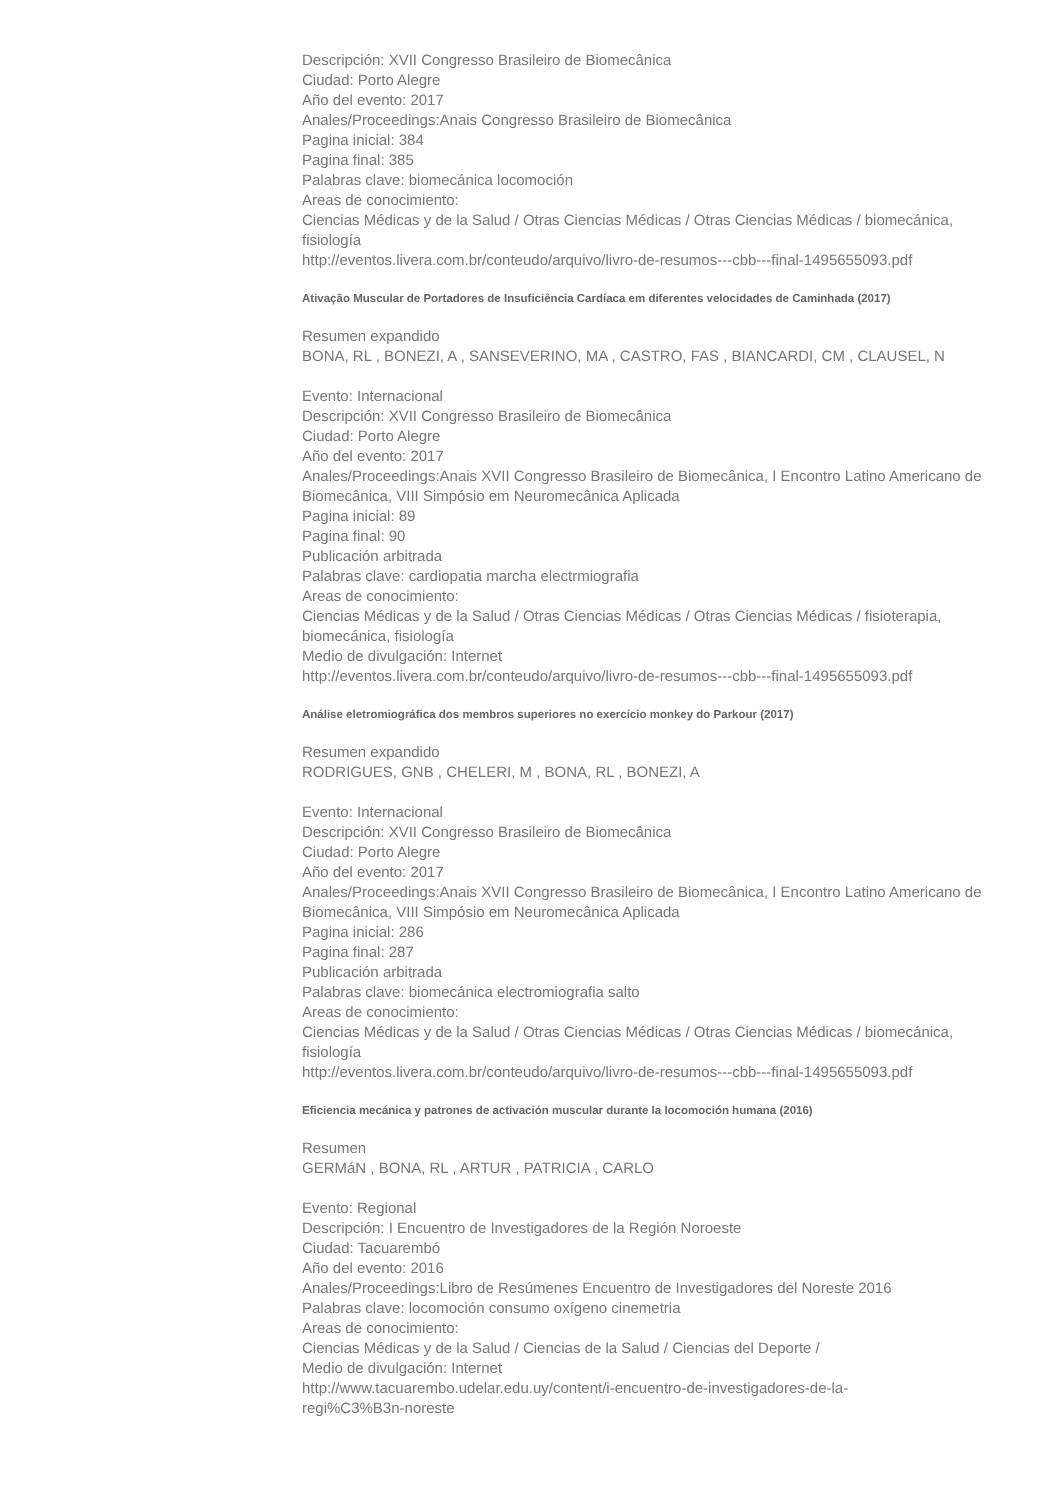Descripción: XVII Congresso Brasileiro de Biomecânica
Ciudad: Porto Alegre
Año del evento: 2017
Anales/Proceedings:Anais Congresso Brasileiro de Biomecânica
Pagina inicial: 384
Pagina final: 385
Palabras clave: biomecánica locomoción
Areas de conocimiento:
Ciencias Médicas y de la Salud / Otras Ciencias Médicas / Otras Ciencias Médicas / biomecánica, fisiología
http://eventos.livera.com.br/conteudo/arquivo/livro-de-resumos---cbb---final-1495655093.pdf
Ativação Muscular de Portadores de Insuficiência Cardíaca em diferentes velocidades de Caminhada (2017)
Resumen expandido
BONA, RL , BONEZI, A , SANSEVERINO, MA , CASTRO, FAS , BIANCARDI, CM , CLAUSEL, N
Evento: Internacional
Descripción: XVII Congresso Brasileiro de Biomecânica
Ciudad: Porto Alegre
Año del evento: 2017
Anales/Proceedings:Anais XVII Congresso Brasileiro de Biomecânica, I Encontro Latino Americano de Biomecânica, VIII Simpósio em Neuromecânica Aplicada
Pagina inicial: 89
Pagina final: 90
Publicación arbitrada
Palabras clave: cardiopatia marcha electrmiografia
Areas de conocimiento:
Ciencias Médicas y de la Salud / Otras Ciencias Médicas / Otras Ciencias Médicas / fisioterapia, biomecánica, fisiología
Medio de divulgación: Internet
http://eventos.livera.com.br/conteudo/arquivo/livro-de-resumos---cbb---final-1495655093.pdf
Análise eletromiográfica dos membros superiores no exercício monkey do Parkour (2017)
Resumen expandido
RODRIGUES, GNB , CHELERI, M , BONA, RL , BONEZI, A
Evento: Internacional
Descripción: XVII Congresso Brasileiro de Biomecânica
Ciudad: Porto Alegre
Año del evento: 2017
Anales/Proceedings:Anais XVII Congresso Brasileiro de Biomecânica, I Encontro Latino Americano de Biomecânica, VIII Simpósio em Neuromecânica Aplicada
Pagina inicial: 286
Pagina final: 287
Publicación arbitrada
Palabras clave: biomecánica electromiografia salto
Areas de conocimiento:
Ciencias Médicas y de la Salud / Otras Ciencias Médicas / Otras Ciencias Médicas / biomecánica, fisiología
http://eventos.livera.com.br/conteudo/arquivo/livro-de-resumos---cbb---final-1495655093.pdf
Eficiencia mecánica y patrones de activación muscular durante la locomoción humana (2016)
Resumen
GERMáN , BONA, RL , ARTUR , PATRICIA , CARLO
Evento: Regional
Descripción: I Encuentro de Investigadores de la Región Noroeste
Ciudad: Tacuarembó
Año del evento: 2016
Anales/Proceedings:Libro de Resúmenes Encuentro de Investigadores del Noreste 2016
Palabras clave: locomoción consumo oxígeno cinemetria
Areas de conocimiento:
Ciencias Médicas y de la Salud / Ciencias de la Salud / Ciencias del Deporte /
Medio de divulgación: Internet
http://www.tacuarembo.udelar.edu.uy/content/i-encuentro-de-investigadores-de-la-
regi%C3%B3n-noreste